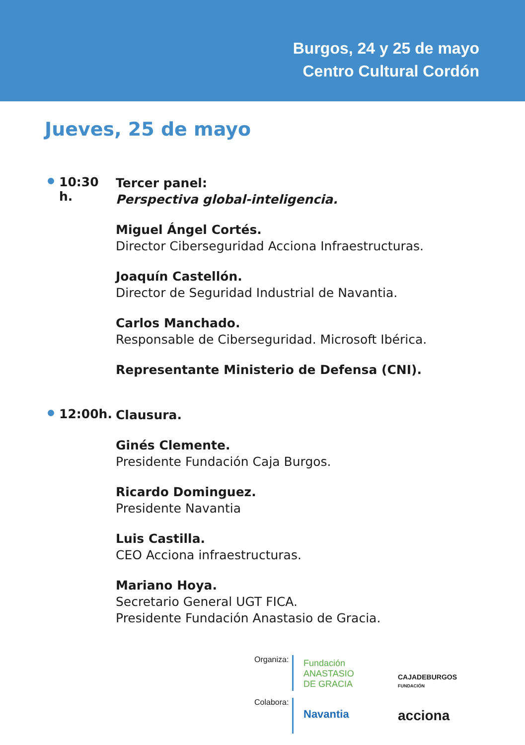Burgos, 24 y 25 de mayo
Centro Cultural Cordón
Jueves, 25 de mayo
10:30 h.
Tercer panel:
Perspectiva global-inteligencia.
Miguel Ángel Cortés.
Director Ciberseguridad Acciona Infraestructuras.
Joaquín Castellón.
Director de Seguridad Industrial de Navantia.
Carlos Manchado.
Responsable de Ciberseguridad. Microsoft Ibérica.
Representante Ministerio de Defensa (CNI).
12:00h.
Clausura.
Ginés Clemente.
Presidente Fundación Caja Burgos.
Ricardo Dominguez.
Presidente Navantia
Luis Castilla.
CEO Acciona infraestructuras.
Mariano Hoya.
Secretario General UGT FICA.
Presidente Fundación Anastasio de Gracia.
Organiza:
Fundación
ANASTASIO
DE GRACIA
CAJADEBURGOS
FUNDACIÓN
Colabora:
Navantia
acciona